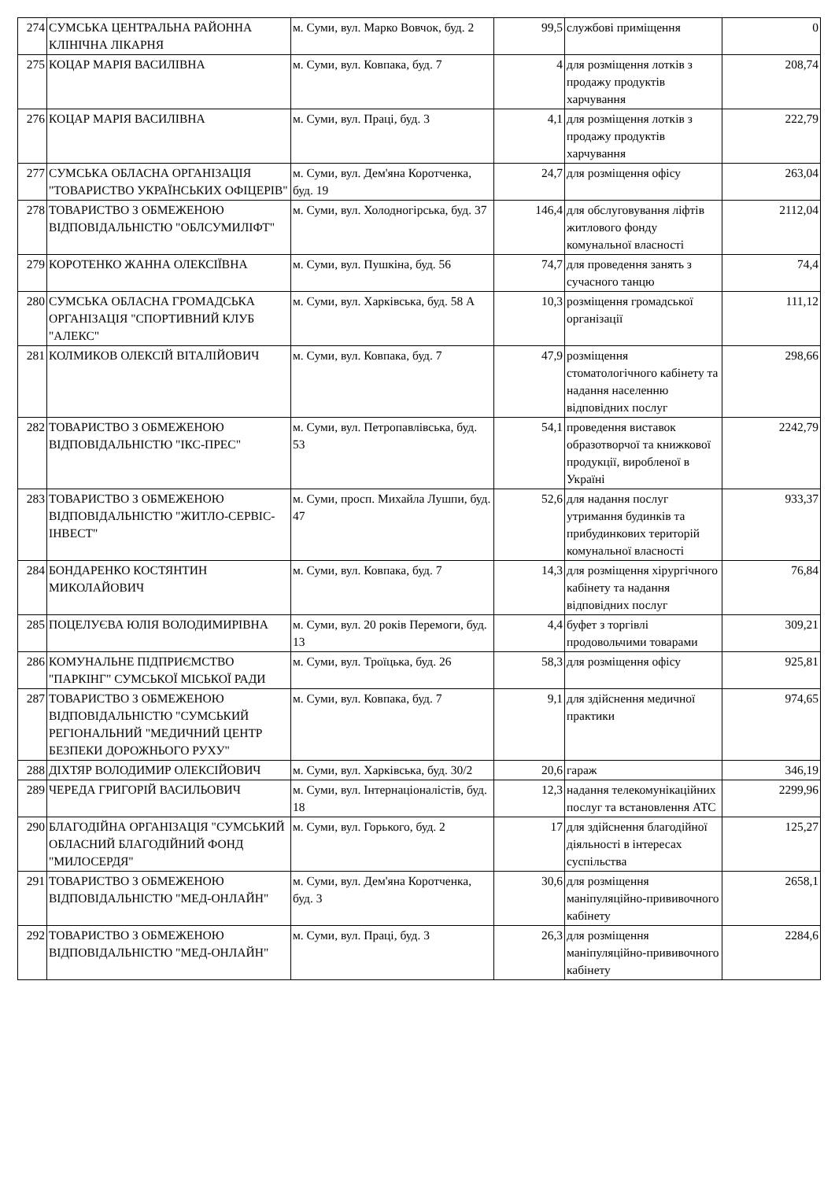| 274 | СУМСЬКА ЦЕНТРАЛЬНА РАЙОННА КЛІНІЧНА ЛІКАРНЯ | м. Суми, вул. Марко Вовчок, буд. 2 | 99,5 | службові приміщення | 0 |
| 275 | КОЦАР МАРІЯ ВАСИЛІВНА | м. Суми, вул. Ковпака, буд. 7 | 4 | для розміщення лотків з продажу продуктів харчування | 208,74 |
| 276 | КОЦАР МАРІЯ ВАСИЛІВНА | м. Суми, вул. Праці, буд. 3 | 4,1 | для розміщення лотків з продажу продуктів харчування | 222,79 |
| 277 | СУМСЬКА ОБЛАСНА ОРГАНІЗАЦІЯ "ТОВАРИСТВО УКРАЇНСЬКИХ ОФІЦЕРІВ" | м. Суми, вул. Дем'яна Коротченка, буд. 19 | 24,7 | для розміщення офісу | 263,04 |
| 278 | ТОВАРИСТВО З ОБМЕЖЕНОЮ ВІДПОВІДАЛЬНІСТЮ "ОБЛСУМИЛІФТ" | м. Суми, вул. Холодногірська, буд. 37 | 146,4 | для обслуговування ліфтів житлового фонду комунальної власності | 2112,04 |
| 279 | КОРОТЕНКО ЖАННА ОЛЕКСІЇВНА | м. Суми, вул. Пушкіна, буд. 56 | 74,7 | для проведення занять з сучасного танцю | 74,4 |
| 280 | СУМСЬКА ОБЛАСНА ГРОМАДСЬКА ОРГАНІЗАЦІЯ "СПОРТИВНИЙ КЛУБ "АЛЕКС" | м. Суми, вул. Харківська, буд. 58 А | 10,3 | розміщення громадської організації | 111,12 |
| 281 | КОЛМИКОВ ОЛЕКСІЙ ВІТАЛІЙОВИЧ | м. Суми, вул. Ковпака, буд. 7 | 47,9 | розміщення стоматологічного кабінету та надання населенню відповідних послуг | 298,66 |
| 282 | ТОВАРИСТВО З ОБМЕЖЕНОЮ ВІДПОВІДАЛЬНІСТЮ "ІКС-ПРЕС" | м. Суми, вул. Петропавлівська, буд. 53 | 54,1 | проведення виставок образотворчої та книжкової продукції, виробленої в Україні | 2242,79 |
| 283 | ТОВАРИСТВО З ОБМЕЖЕНОЮ ВІДПОВІДАЛЬНІСТЮ "ЖИТЛО-СЕРВІС-ІНВЕСТ" | м. Суми, просп. Михайла Лушпи, буд. 47 | 52,6 | для надання послуг утримання будинків та прибудинкових територій комунальної власності | 933,37 |
| 284 | БОНДАРЕНКО КОСТЯНТИН МИКОЛАЙОВИЧ | м. Суми, вул. Ковпака, буд. 7 | 14,3 | для розміщення хірургічного кабінету та надання відповідних послуг | 76,84 |
| 285 | ПОЦЕЛУЄВА ЮЛІЯ ВОЛОДИМИРІВНА | м. Суми, вул. 20 років Перемоги, буд. 13 | 4,4 | буфет з торгівлі продовольчими товарами | 309,21 |
| 286 | КОМУНАЛЬНЕ ПІДПРИЄМСТВО "ПАРКІНГ" СУМСЬКОЇ МІСЬКОЇ РАДИ | м. Суми, вул. Троїцька, буд. 26 | 58,3 | для розміщення офісу | 925,81 |
| 287 | ТОВАРИСТВО З ОБМЕЖЕНОЮ ВІДПОВІДАЛЬНІСТЮ "СУМСЬКИЙ РЕГІОНАЛЬНИЙ "МЕДИЧНИЙ ЦЕНТР БЕЗПЕКИ ДОРОЖНЬОГО РУХУ" | м. Суми, вул. Ковпака, буд. 7 | 9,1 | для здійснення медичної практики | 974,65 |
| 288 | ДІХТЯР ВОЛОДИМИР ОЛЕКСІЙОВИЧ | м. Суми, вул. Харківська, буд. 30/2 | 20,6 | гараж | 346,19 |
| 289 | ЧЕРЕДА ГРИГОРІЙ ВАСИЛЬОВИЧ | м. Суми, вул. Інтернаціоналістів, буд. 18 | 12,3 | надання телекомунікаційних послуг та встановлення АТС | 2299,96 |
| 290 | БЛАГОДІЙНА ОРГАНІЗАЦІЯ "СУМСЬКИЙ ОБЛАСНИЙ БЛАГОДІЙНИЙ ФОНД "МИЛОСЕРДЯ" | м. Суми, вул. Горького, буд. 2 | 17 | для здійснення благодійної діяльності в інтересах суспільства | 125,27 |
| 291 | ТОВАРИСТВО З ОБМЕЖЕНОЮ ВІДПОВІДАЛЬНІСТЮ "МЕД-ОНЛАЙН" | м. Суми, вул. Дем'яна Коротченка, буд. 3 | 30,6 | для розміщення маніпуляційно-прививочного кабінету | 2658,1 |
| 292 | ТОВАРИСТВО З ОБМЕЖЕНОЮ ВІДПОВІДАЛЬНІСТЮ "МЕД-ОНЛАЙН" | м. Суми, вул. Праці, буд. 3 | 26,3 | для розміщення маніпуляційно-прививочного кабінету | 2284,6 |